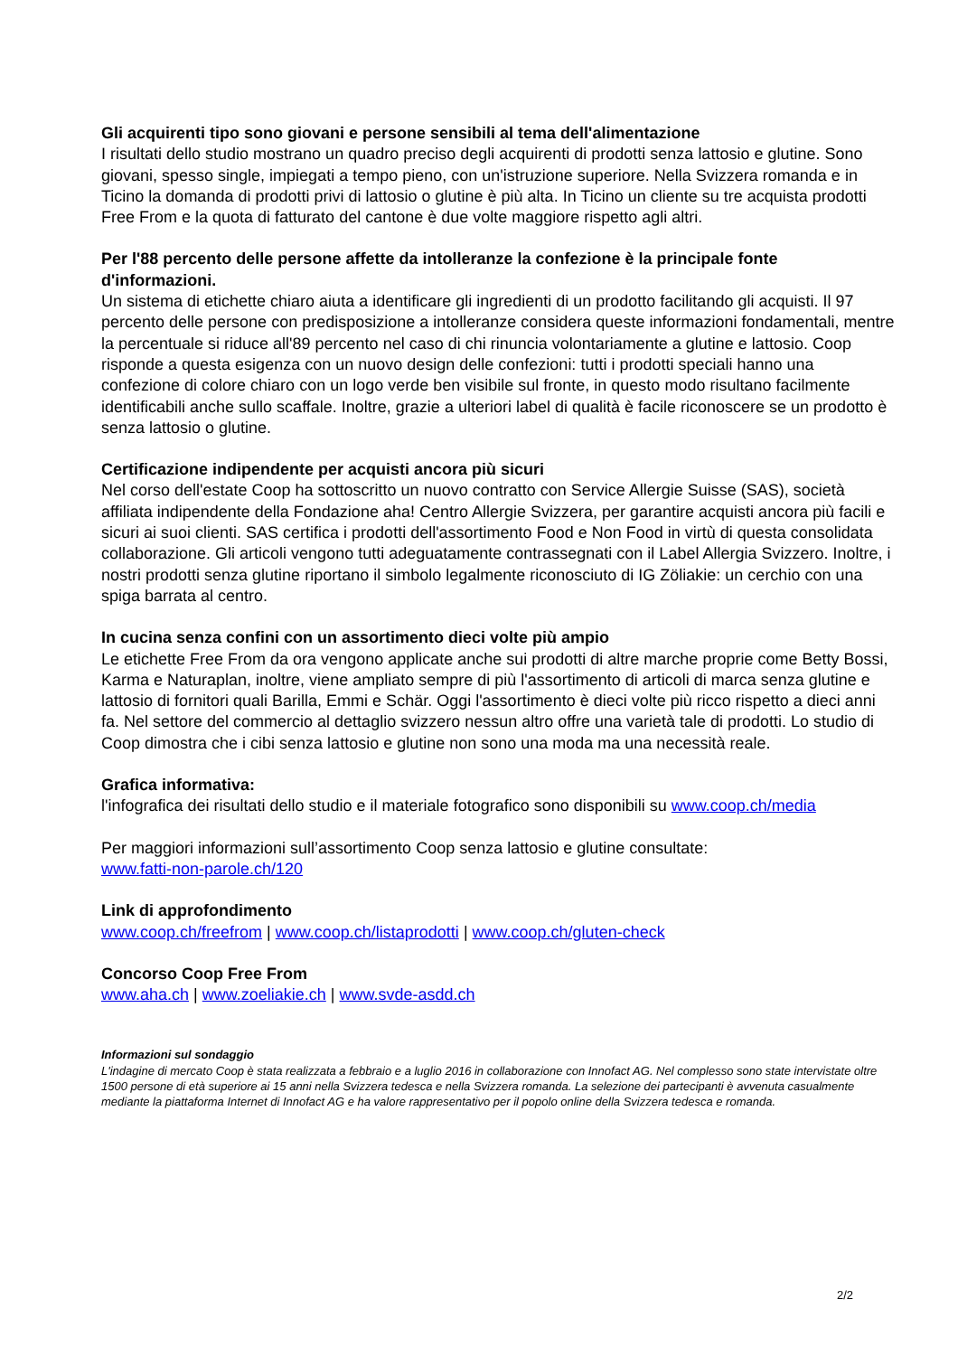Gli acquirenti tipo sono giovani e persone sensibili al tema dell'alimentazione
I risultati dello studio mostrano un quadro preciso degli acquirenti di prodotti senza lattosio e glutine. Sono giovani, spesso single, impiegati a tempo pieno, con un'istruzione superiore. Nella Svizzera romanda e in Ticino la domanda di prodotti privi di lattosio o glutine è più alta. In Ticino un cliente su tre acquista prodotti Free From e la quota di fatturato del cantone è due volte maggiore rispetto agli altri.
Per l'88 percento delle persone affette da intolleranze la confezione è la principale fonte d'informazioni.
Un sistema di etichette chiaro aiuta a identificare gli ingredienti di un prodotto facilitando gli acquisti. Il 97 percento delle persone con predisposizione a intolleranze considera queste informazioni fondamentali, mentre la percentuale si riduce all'89 percento nel caso di chi rinuncia volontariamente a glutine e lattosio. Coop risponde a questa esigenza con un nuovo design delle confezioni: tutti i prodotti speciali hanno una confezione di colore chiaro con un logo verde ben visibile sul fronte, in questo modo risultano facilmente identificabili anche sullo scaffale. Inoltre, grazie a ulteriori label di qualità è facile riconoscere se un prodotto è senza lattosio o glutine.
Certificazione indipendente per acquisti ancora più sicuri
Nel corso dell'estate Coop ha sottoscritto un nuovo contratto con Service Allergie Suisse (SAS), società affiliata indipendente della Fondazione aha! Centro Allergie Svizzera, per garantire acquisti ancora più facili e sicuri ai suoi clienti. SAS certifica i prodotti dell'assortimento Food e Non Food in virtù di questa consolidata collaborazione. Gli articoli vengono tutti adeguatamente contrassegnati con il Label Allergia Svizzero. Inoltre, i nostri prodotti senza glutine riportano il simbolo legalmente riconosciuto di IG Zöliakie: un cerchio con una spiga barrata al centro.
In cucina senza confini con un assortimento dieci volte più ampio
Le etichette Free From da ora vengono applicate anche sui prodotti di altre marche proprie come Betty Bossi, Karma e Naturaplan, inoltre, viene ampliato sempre di più l'assortimento di articoli di marca senza glutine e lattosio di fornitori quali Barilla, Emmi e Schär. Oggi l'assortimento è dieci volte più ricco rispetto a dieci anni fa. Nel settore del commercio al dettaglio svizzero nessun altro offre una varietà tale di prodotti. Lo studio di Coop dimostra che i cibi senza lattosio e glutine non sono una moda ma una necessità reale.
Grafica informativa:
l'infografica dei risultati dello studio e il materiale fotografico sono disponibili su www.coop.ch/media
Per maggiori informazioni sull’assortimento Coop senza lattosio e glutine consultate:
www.fatti-non-parole.ch/120
Link di approfondimento
www.coop.ch/freefrom | www.coop.ch/listaprodotti | www.coop.ch/gluten-check
Concorso Coop Free From
www.aha.ch | www.zoeliakie.ch | www.svde-asdd.ch
Informazioni sul sondaggio
L'indagine di mercato Coop è stata realizzata a febbraio e a luglio 2016 in collaborazione con Innofact AG. Nel complesso sono state intervistate oltre 1500 persone di età superiore ai 15 anni nella Svizzera tedesca e nella Svizzera romanda. La selezione dei partecipanti è avvenuta casualmente mediante la piattaforma Internet di Innofact AG e ha valore rappresentativo per il popolo online della Svizzera tedesca e romanda.
2/2